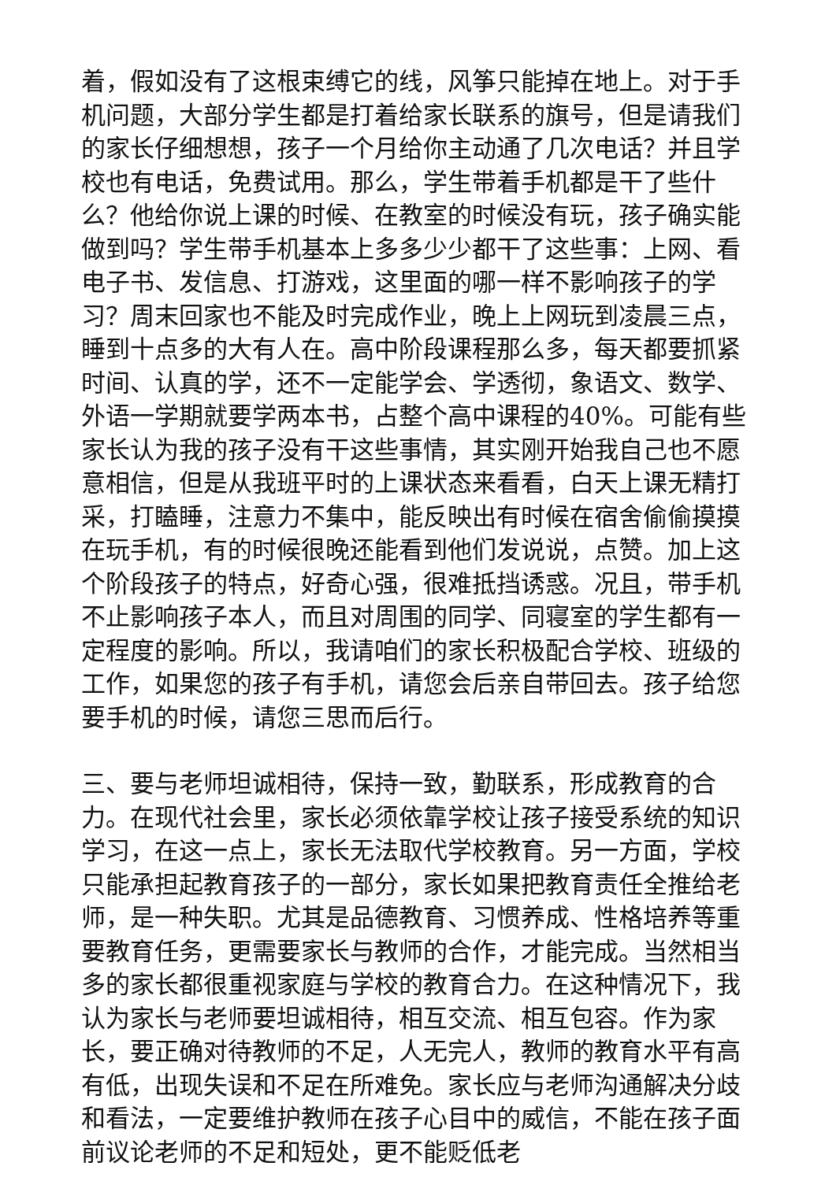着，假如没有了这根束缚它的线，风筝只能掉在地上。对于手机问题，大部分学生都是打着给家长联系的旗号，但是请我们的家长仔细想想，孩子一个月给你主动通了几次电话？并且学校也有电话，免费试用。那么，学生带着手机都是干了些什么？他给你说上课的时候、在教室的时候没有玩，孩子确实能做到吗？学生带手机基本上多多少少都干了这些事：上网、看电子书、发信息、打游戏，这里面的哪一样不影响孩子的学习？周末回家也不能及时完成作业，晚上上网玩到凌晨三点，睡到十点多的大有人在。高中阶段课程那么多，每天都要抓紧时间、认真的学，还不一定能学会、学透彻，象语文、数学、外语一学期就要学两本书，占整个高中课程的40%。可能有些家长认为我的孩子没有干这些事情，其实刚开始我自己也不愿意相信，但是从我班平时的上课状态来看看，白天上课无精打采，打瞌睡，注意力不集中，能反映出有时候在宿舍偷偷摸摸在玩手机，有的时候很晚还能看到他们发说说，点赞。加上这个阶段孩子的特点，好奇心强，很难抵挡诱惑。况且，带手机不止影响孩子本人，而且对周围的同学、同寝室的学生都有一定程度的影响。所以，我请咱们的家长积极配合学校、班级的工作，如果您的孩子有手机，请您会后亲自带回去。孩子给您要手机的时候，请您三思而后行。
三、要与老师坦诚相待，保持一致，勤联系，形成教育的合力。在现代社会里，家长必须依靠学校让孩子接受系统的知识学习，在这一点上，家长无法取代学校教育。另一方面，学校只能承担起教育孩子的一部分，家长如果把教育责任全推给老师，是一种失职。尤其是品德教育、习惯养成、性格培养等重要教育任务，更需要家长与教师的合作，才能完成。当然相当多的家长都很重视家庭与学校的教育合力。在这种情况下，我认为家长与老师要坦诚相待，相互交流、相互包容。作为家长，要正确对待教师的不足，人无完人，教师的教育水平有高有低，出现失误和不足在所难免。家长应与老师沟通解决分歧和看法，一定要维护教师在孩子心目中的威信，不能在孩子面前议论老师的不足和短处，更不能贬低老